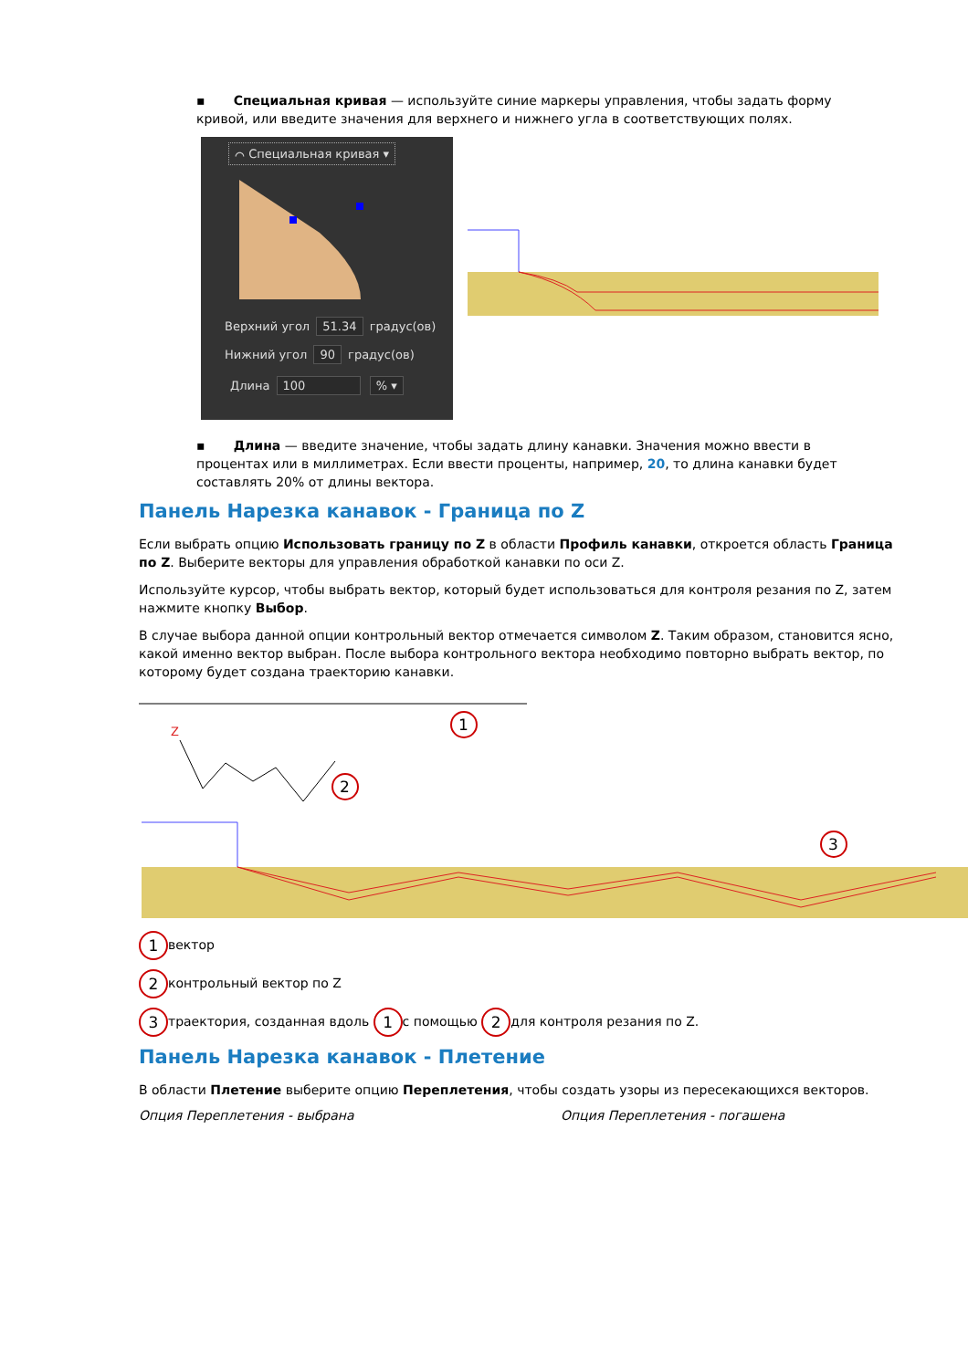▪ Специальная кривая — используйте синие маркеры управления, чтобы задать форму кривой, или введите значения для верхнего и нижнего угла в соответствующих полях.
⌒ Специальная кривая ▾
Верхний угол 51.34 градус(ов)
Нижний угол 90 градус(ов)
Длина 100 % ▾
▪ Длина — введите значение, чтобы задать длину канавки. Значения можно ввести в процентах или в миллиметрах. Если ввести проценты, например, 20, то длина канавки будет составлять 20% от длины вектора.
Панель Нарезка канавок - Граница по Z
Если выбрать опцию Использовать границу по Z в области Профиль канавки, откроется область Граница по Z. Выберите векторы для управления обработкой канавки по оси Z.
Используйте курсор, чтобы выбрать вектор, который будет использоваться для контроля резания по Z, затем нажмите кнопку Выбор.
В случае выбора данной опции контрольный вектор отмечается символом Z. Таким образом, становится ясно, какой именно вектор выбран. После выбора контрольного вектора необходимо повторно выбрать вектор, по которому будет создана траекторию канавки.
Z
1
2
3
1 вектор
2 контрольный вектор по Z
3 траектория, созданная вдоль 1 с помощью 2 для контроля резания по Z.
Панель Нарезка канавок - Плетение
В области Плетение выберите опцию Переплетения, чтобы создать узоры из пересекающихся векторов.
Опция Переплетения - выбрана Опция Переплетения - погашена